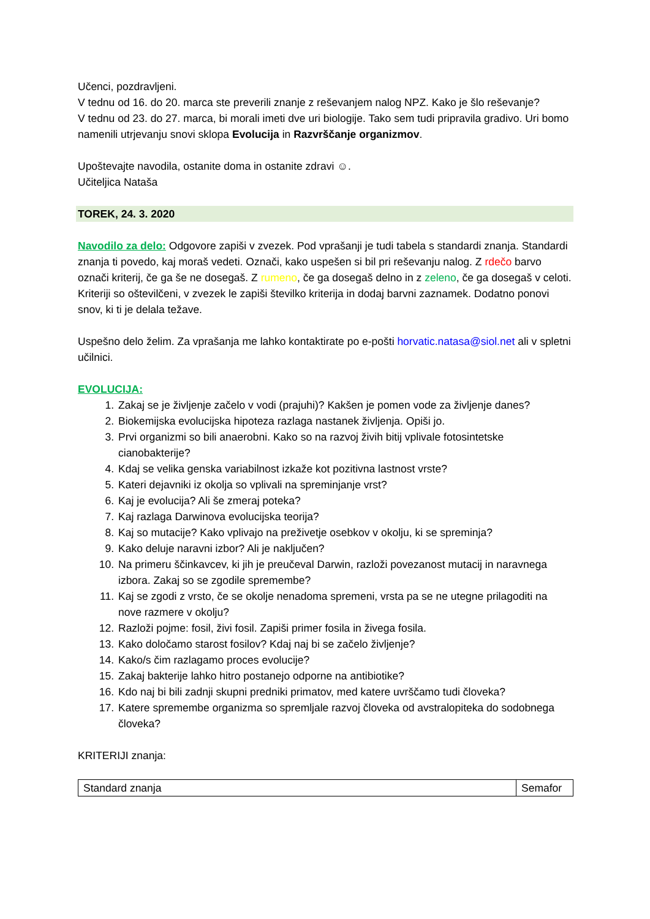Učenci, pozdravljeni.
V tednu od 16. do 20. marca ste preverili znanje z reševanjem nalog NPZ. Kako je šlo reševanje?
V tednu od 23. do 27. marca, bi morali imeti dve uri biologije. Tako sem tudi pripravila gradivo. Uri bomo namenili utrjevanju snovi sklopa Evolucija in Razvrščanje organizmov.
Upoštevajte navodila, ostanite doma in ostanite zdravi ☺.
Učiteljica Nataša
TOREK, 24. 3. 2020
Navodilo za delo: Odgovore zapiši v zvezek. Pod vprašanji je tudi tabela s standardi znanja. Standardi znanja ti povedo, kaj moraš vedeti. Označi, kako uspešen si bil pri reševanju nalog. Z rdečo barvo označi kriterij, če ga še ne dosegaš. Z rumeno, če ga dosegaš delno in z zeleno, če ga dosegaš v celoti. Kriteriji so oštevilčeni, v zvezek le zapiši številko kriterija in dodaj barvni zaznamek. Dodatno ponovi snov, ki ti je delala težave.
Uspešno delo želim. Za vprašanja me lahko kontaktirate po e-pošti horvatic.natasa@siol.net ali v spletni učilnici.
EVOLUCIJA:
1. Zakaj se je življenje začelo v vodi (prajuhi)? Kakšen je pomen vode za življenje danes?
2. Biokemijska evolucijska hipoteza razlaga nastanek življenja. Opiši jo.
3. Prvi organizmi so bili anaerobni. Kako so na razvoj živih bitij vplivale fotosintetske cianobakterije?
4. Kdaj se velika genska variabilnost izkaže kot pozitivna lastnost vrste?
5. Kateri dejavniki iz okolja so vplivali na spreminjanje vrst?
6. Kaj je evolucija? Ali še zmeraj poteka?
7. Kaj razlaga Darwinova evolucijska teorija?
8. Kaj so mutacije? Kako vplivajo na preživetje osebkov v okolju, ki se spreminja?
9. Kako deluje naravni izbor? Ali je naključen?
10. Na primeru ščinkavcev, ki jih je preučeval Darwin, razloži povezanost mutacij in naravnega izbora. Zakaj so se zgodile spremembe?
11. Kaj se zgodi z vrsto, če se okolje nenadoma spremeni, vrsta pa se ne utegne prilagoditi na nove razmere v okolju?
12. Razloži pojme: fosil, živi fosil. Zapiši primer fosila in živega fosila.
13. Kako določamo starost fosilov? Kdaj naj bi se začelo življenje?
14. Kako/s čim razlagamo proces evolucije?
15. Zakaj bakterije lahko hitro postanejo odporne na antibiotike?
16. Kdo naj bi bili zadnji skupni predniki primatov, med katere uvrščamo tudi človeka?
17. Katere spremembe organizma so spremljale razvoj človeka od avstralopiteka do sodobnega človeka?
KRITERIJI znanja:
| Standard znanja | Semafor |